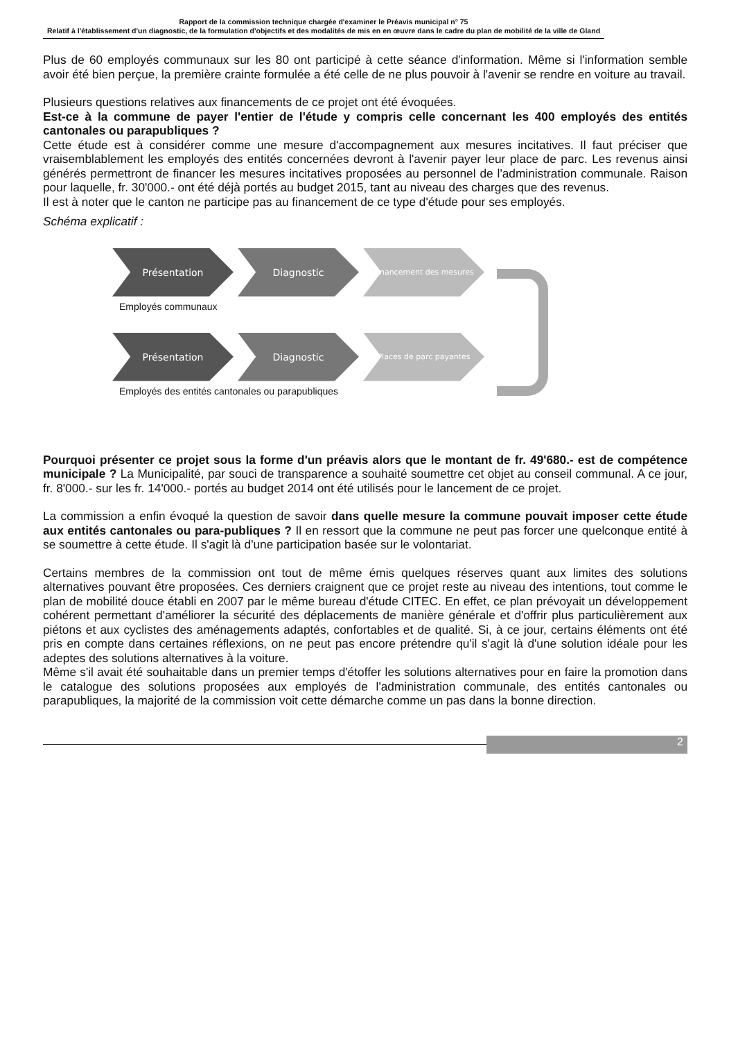Rapport de la commission technique chargée d'examiner le Préavis municipal n° 75
Relatif à l'établissement d'un diagnostic, de la formulation d'objectifs et des modalités de mis en en œuvre dans le cadre du plan de mobilité de la ville de Gland
Plus de 60 employés communaux sur les 80 ont participé à cette séance d'information. Même si l'information semble avoir été bien perçue, la première crainte formulée a été celle de ne plus pouvoir à l'avenir se rendre en voiture au travail.
Plusieurs questions relatives aux financements de ce projet ont été évoquées.
Est-ce à la commune de payer l'entier de l'étude y compris celle concernant les 400 employés des entités cantonales ou parapubliques ?
Cette étude est à considérer comme une mesure d'accompagnement aux mesures incitatives. Il faut préciser que vraisemblablement les employés des entités concernées devront à l'avenir payer leur place de parc. Les revenus ainsi générés permettront de financer les mesures incitatives proposées au personnel de l'administration communale. Raison pour laquelle, fr. 30'000.- ont été déjà portés au budget 2015, tant au niveau des charges que des revenus.
Il est à noter que le canton ne participe pas au financement de ce type d'étude pour ses employés.
Schéma explicatif :
Présentation Diagnostic
Financement des mesures
Employés communaux
Présentation Diagnostic
Places de parc payantes
Employés des entités cantonales ou parapubliques
Pourquoi présenter ce projet sous la forme d'un préavis alors que le montant de fr. 49'680.- est de compétence municipale ? La Municipalité, par souci de transparence a souhaité soumettre cet objet au conseil communal. A ce jour, fr. 8'000.- sur les fr. 14'000.- portés au budget 2014 ont été utilisés pour le lancement de ce projet.
La commission a enfin évoqué la question de savoir dans quelle mesure la commune pouvait imposer cette étude aux entités cantonales ou para-publiques ? Il en ressort que la commune ne peut pas forcer une quelconque entité à se soumettre à cette étude. Il s'agit là d'une participation basée sur le volontariat.
Certains membres de la commission ont tout de même émis quelques réserves quant aux limites des solutions alternatives pouvant être proposées. Ces derniers craignent que ce projet reste au niveau des intentions, tout comme le plan de mobilité douce établi en 2007 par le même bureau d'étude CITEC. En effet, ce plan prévoyait un développement cohérent permettant d'améliorer la sécurité des déplacements de manière générale et d'offrir plus particulièrement aux piétons et aux cyclistes des aménagements adaptés, confortables et de qualité. Si, à ce jour, certains éléments ont été pris en compte dans certaines réflexions, on ne peut pas encore prétendre qu'il s'agit là d'une solution idéale pour les adeptes des solutions alternatives à la voiture.
Même s'il avait été souhaitable dans un premier temps d'étoffer les solutions alternatives pour en faire la promotion dans le catalogue des solutions proposées aux employés de l'administration communale, des entités cantonales ou parapubliques, la majorité de la commission voit cette démarche comme un pas dans la bonne direction.
2